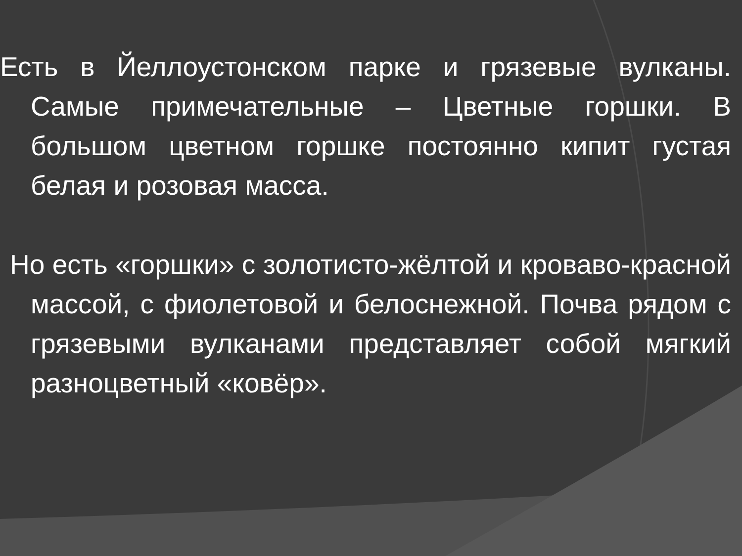Есть в Йеллоустонском парке и грязевые вулканы. Самые примечательные – Цветные горшки. В большом цветном горшке постоянно кипит густая белая и розовая масса.
Но есть «горшки» с золотисто-жёлтой и кроваво-красной массой, с фиолетовой и белоснежной. Почва рядом с грязевыми вулканами представляет собой мягкий разноцветный «ковёр».